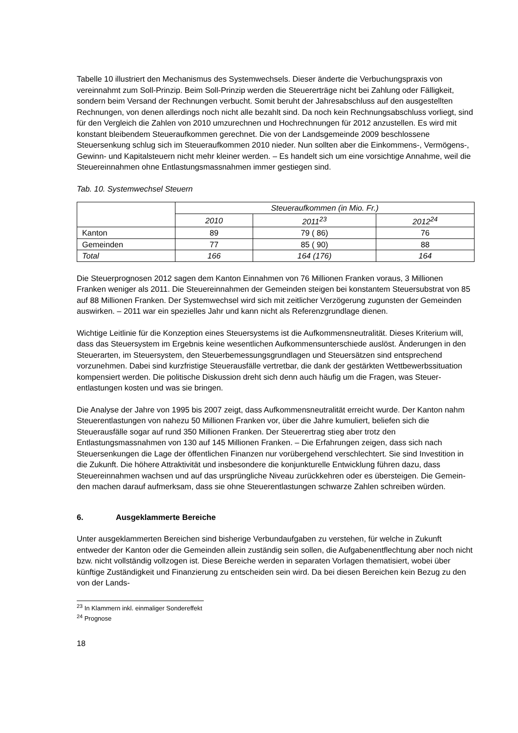Tabelle 10 illustriert den Mechanismus des Systemwechsels. Dieser änderte die Verbu­chungspraxis von vereinnahmt zum Soll-Prinzip. Beim Soll-Prinzip werden die Steuererträge nicht bei Zahlung oder Fälligkeit, sondern beim Versand der Rechnungen verbucht. Somit beruht der Jahresabschluss auf den ausgestellten Rechnungen, von denen allerdings noch nicht alle bezahlt sind. Da noch kein Rechnungsabschluss vorliegt, sind für den Vergleich die Zahlen von 2010 umzurechnen und Hochrechnungen für 2012 anzustellen. Es wird mit konstant bleibendem Steueraufkommen gerechnet. Die von der Landsgemeinde 2009 beschlossene Steuersenkung schlug sich im Steueraufkommen 2010 nieder. Nun sollten aber die Einkommens-, Vermögens-, Gewinn- und Kapitalsteuern nicht mehr kleiner werden. – Es handelt sich um eine vorsichtige Annahme, weil die Steuereinnahmen ohne Entlas­tungsmassnahmen immer gestiegen sind.
Tab. 10. Systemwechsel Steuern
| | Steueraufkommen (in Mio. Fr.) | | |
| --- | --- | --- | --- |
| | 2010 | 2011<sup>23</sup> | 2012<sup>24</sup> |
| Kanton | 89 | 79 ( 86) | 76 |
| Gemeinden | 77 | 85 ( 90) | 88 |
| Total | 166 | 164 (176) | 164 |
Die Steuerprognosen 2012 sagen dem Kanton Einnahmen von 76 Millionen Franken voraus, 3 Millionen Franken weniger als 2011. Die Steuereinnahmen der Gemeinden steigen bei konstantem Steuersubstrat von 85 auf 88 Millionen Franken. Der Systemwechsel wird sich mit zeitlicher Verzögerung zugunsten der Gemeinden auswirken. – 2011 war ein spezielles Jahr und kann nicht als Referenzgrundlage dienen.
Wichtige Leitlinie für die Konzeption eines Steuersystems ist die Aufkommensneutralität. Dieses Kriterium will, dass das Steuersystem im Ergebnis keine wesentlichen Aufkommens­unterschiede auslöst. Änderungen in den Steuerarten, im Steuersystem, den Steuerbemes­sungsgrundlagen und Steuersätzen sind entsprechend vorzunehmen. Dabei sind kurzfristige Steuerausfälle vertretbar, die dank der gestärkten Wettbewerbssituation kompensiert werden. Die politische Diskussion dreht sich denn auch häufig um die Fragen, was Steuer­entlastungen kosten und was sie bringen.
Die Analyse der Jahre von 1995 bis 2007 zeigt, dass Aufkommensneutralität erreicht wurde. Der Kanton nahm Steuerentlastungen von nahezu 50 Millionen Franken vor, über die Jahre kumuliert, beliefen sich die Steuerausfälle sogar auf rund 350 Millionen Franken. Der Steuer­ertrag stieg aber trotz den Entlastungsmassnahmen von 130 auf 145 Millionen Franken. – Die Erfahrungen zeigen, dass sich nach Steuersenkungen die Lage der öffentlichen Finan­zen nur vorübergehend verschlechtert. Sie sind Investition in die Zukunft. Die höhere Attrakti­vität und insbesondere die konjunkturelle Entwicklung führen dazu, dass Steuereinnahmen wachsen und auf das ursprüngliche Niveau zurückkehren oder es übersteigen. Die Gemein­den machen darauf aufmerksam, dass sie ohne Steuerentlastungen schwarze Zahlen schrei­ben würden.
6. Ausgeklammerte Bereiche
Unter ausgeklammerten Bereichen sind bisherige Verbundaufgaben zu verstehen, für wel­che in Zukunft entweder der Kanton oder die Gemeinden allein zuständig sein sollen, die Aufgabenentflechtung aber noch nicht bzw. nicht vollständig vollzogen ist. Diese Bereiche werden in separaten Vorlagen thematisiert, wobei über künftige Zuständigkeit und Finanzie­rung zu entscheiden sein wird. Da bei diesen Bereichen kein Bezug zu den von der Lands-
<sup>23</sup> In Klammern inkl. einmaliger Sondereffekt
<sup>24</sup> Prognose
18